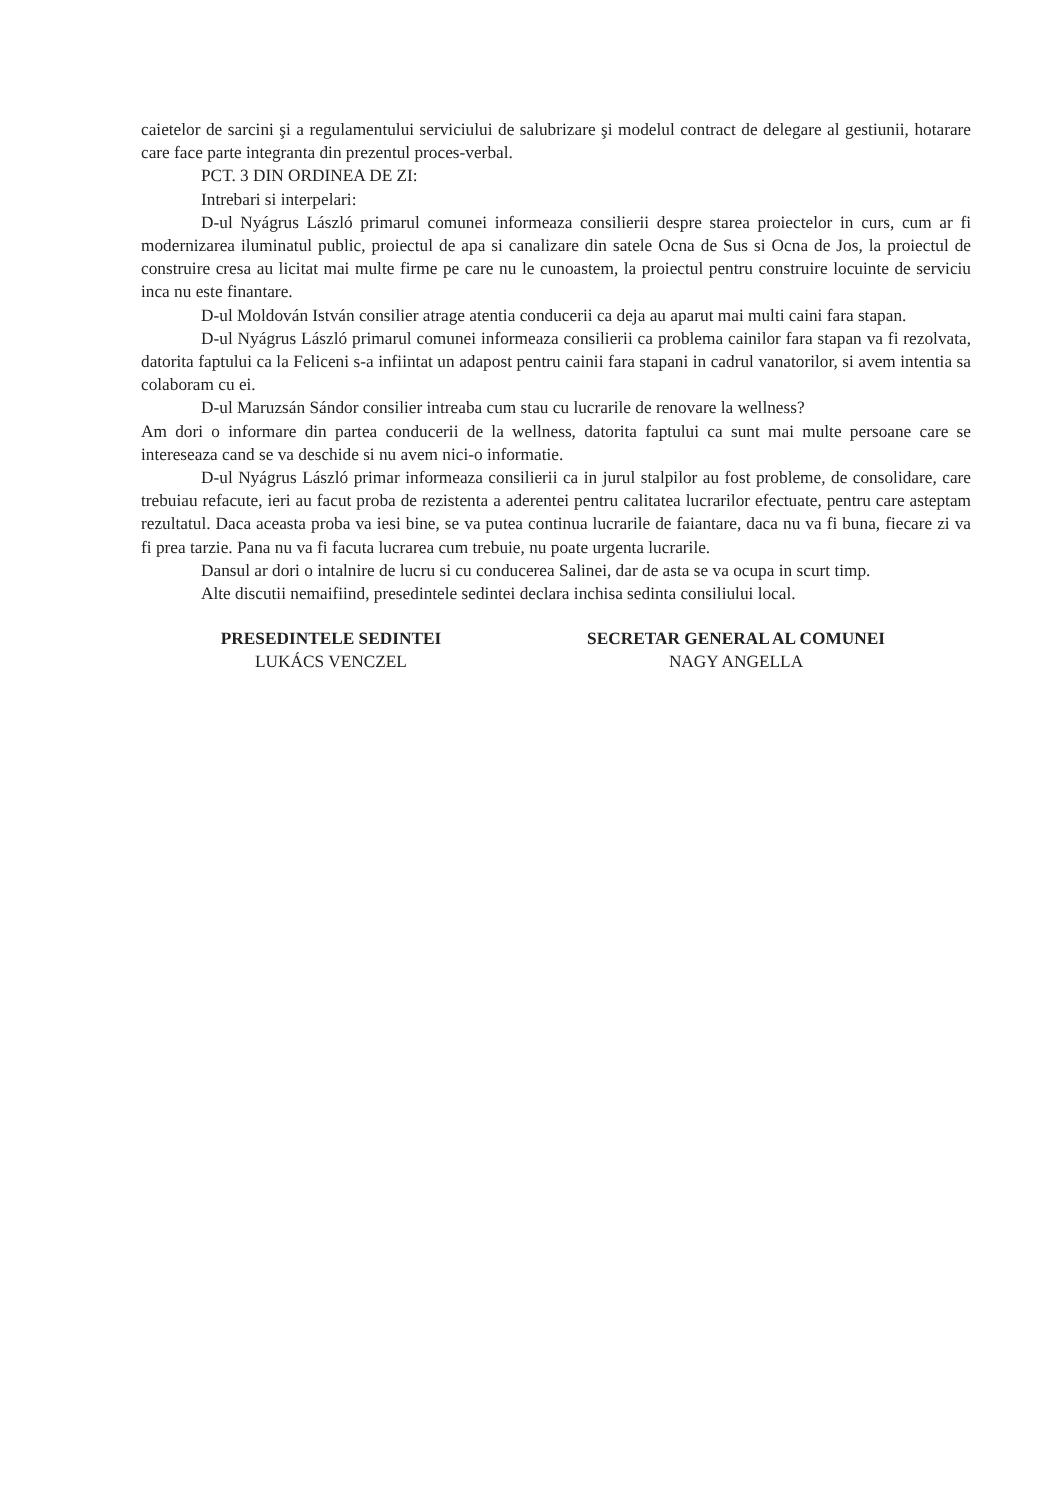caietelor de sarcini şi a regulamentului serviciului de salubrizare şi modelul contract de delegare al gestiunii, hotarare care face parte integranta din prezentul proces-verbal.
PCT. 3 DIN ORDINEA DE ZI:
Intrebari si interpelari:
D-ul Nyágrus László primarul comunei informeaza consilierii despre starea proiectelor in curs, cum ar fi modernizarea iluminatul public, proiectul de apa si canalizare din satele Ocna de Sus si Ocna de Jos, la proiectul de construire cresa au licitat mai multe firme pe care nu le cunoastem, la proiectul pentru construire locuinte de serviciu inca nu este finantare.
D-ul Moldován István consilier atrage atentia conducerii ca deja au aparut mai multi caini fara stapan.
D-ul Nyágrus László primarul comunei informeaza consilierii ca problema cainilor fara stapan va fi rezolvata, datorita faptului ca la Feliceni s-a infiintat un adapost pentru cainii fara stapani in cadrul vanatorilor, si avem intentia sa colaboram cu ei.
D-ul Maruzsán Sándor consilier intreaba cum stau cu lucrarile de renovare la wellness?
Am dori o informare din partea conducerii de la wellness, datorita faptului ca sunt mai multe persoane care se intereseaza cand se va deschide si nu avem nici-o informatie.
D-ul Nyágrus László primar informeaza consilierii ca in jurul stalpilor au fost probleme, de consolidare, care trebuiau refacute, ieri au facut proba de rezistenta a aderentei pentru calitatea lucrarilor efectuate, pentru care asteptam rezultatul. Daca aceasta proba va iesi bine, se va putea continua lucrarile de faiantare, daca nu va fi buna, fiecare zi va fi prea tarzie. Pana nu va fi facuta lucrarea cum trebuie, nu poate urgenta lucrarile.
Dansul ar dori o intalnire de lucru si cu conducerea Salinei, dar de asta se va ocupa in scurt timp.
Alte discutii nemaifiind, presedintele sedintei declara inchisa sedinta consiliului local.
PRESEDINTELE SEDINTEI
LUKÁCS VENCZEL
SECRETAR GENERAL AL COMUNEI
NAGY ANGELLA